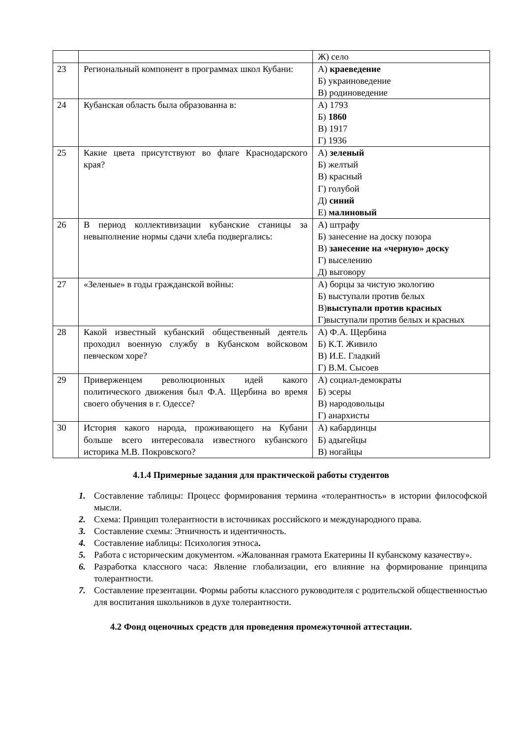| | | Ж) село |
| 23 | Региональный компонент в программах школ Кубани: | А) краеведение Б) украиноведение В) родиноведение |
| 24 | Кубанская область была образованна в: | А) 1793 Б) 1860 В) 1917 Г) 1936 |
| 25 | Какие цвета присутствуют во флаге Краснодарского края? | А) зеленый Б) желтый В) красный Г) голубой Д) синий Е) малиновый |
| 26 | В период коллективизации кубанские станицы за невыполнение нормы сдачи хлеба подвергались: | А) штрафу Б) занесение на доску позора В) занесение на «черную» доску Г) выселению Д) выговору |
| 27 | «Зеленые» в годы гражданской войны: | А) борцы за чистую экологию Б) выступали против белых В) выступали против красных Г)выступали против белых и красных |
| 28 | Какой известный кубанский общественный деятель проходил военную службу в Кубанском войсковом певческом хоре? | А) Ф.А. Щербина Б) К.Т. Живило В) И.Е. Гладкий Г) В.М. Сысоев |
| 29 | Приверженцем революционных идей какого политического движения был Ф.А. Щербина во время своего обучения в г. Одессе? | А) социал-демократы Б) эсеры В) народовольцы Г) анархисты |
| 30 | История какого народа, проживающего на Кубани больше всего интересовала известного кубанского историка М.В. Покровского? | А) кабардинцы Б) адыгейцы В) ногайцы |
4.1.4 Примерные задания для практической работы студентов
1. Составление таблицы: Процесс формирования термина «толерантность» в истории философской мысли.
2. Схема: Принцип толерантности в источниках российского и международного права.
3. Составление схемы: Этничность и идентичность.
4. Составление иаблицы: Психология этноса.
5. Работа с историческим документом. «Жалованная грамота Екатерины II кубанскому казачеству».
6. Разработка классного часа: Явление глобализации, его влияние на формирование принципа толерантности.
7. Составление презентации. Формы работы классного руководителя с родительской общественностью для воспитания школьников в духе толерантности.
4.2 Фонд оценочных средств для проведения промежуточной аттестации.